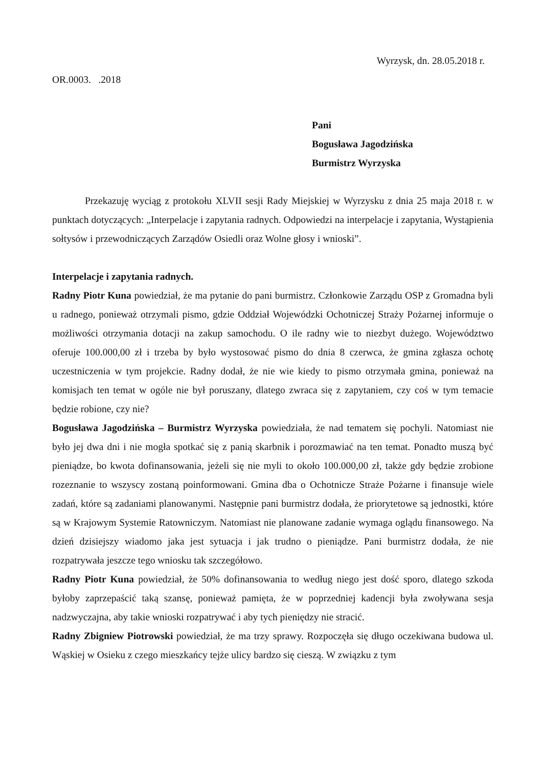Wyrzysk, dn. 28.05.2018 r.
OR.0003. .2018
Pani
Bogusława Jagodzińska
Burmistrz Wyrzyska
Przekazuję wyciąg z protokołu XLVII sesji Rady Miejskiej w Wyrzysku z dnia 25 maja 2018 r. w punktach dotyczących: „Interpelacje i zapytania radnych. Odpowiedzi na interpelacje i zapytania, Wystąpienia sołtysów i przewodniczących Zarządów Osiedli oraz Wolne głosy i wnioski”.
Interpelacje i zapytania radnych.
Radny Piotr Kuna powiedział, że ma pytanie do pani burmistrz. Członkowie Zarządu OSP z Gromadna byli u radnego, ponieważ otrzymali pismo, gdzie Oddział Wojewódzki Ochotniczej Straży Pożarnej informuje o możliwości otrzymania dotacji na zakup samochodu. O ile radny wie to niezbyt dużego. Województwo oferuje 100.000,00 zł i trzeba by było wystosować pismo do dnia 8 czerwca, że gmina zgłasza ochotę uczestniczenia w tym projekcie. Radny dodał, że nie wie kiedy to pismo otrzymała gmina, ponieważ na komisjach ten temat w ogóle nie był poruszany, dlatego zwraca się z zapytaniem, czy coś w tym temacie będzie robione, czy nie?
Bogusława Jagodzińska – Burmistrz Wyrzyska powiedziała, że nad tematem się pochyli. Natomiast nie było jej dwa dni i nie mogła spotkać się z panią skarbnik i porozmawiać na ten temat. Ponadto muszą być pieniądze, bo kwota dofinansowania, jeżeli się nie myli to około 100.000,00 zł, także gdy będzie zrobione rozeznanie to wszyscy zostaną poinformowani. Gmina dba o Ochotnicze Straże Pożarne i finansuje wiele zadań, które są zadaniami planowanymi. Następnie pani burmistrz dodała, że priorytetowe są jednostki, które są w Krajowym Systemie Ratowniczym. Natomiast nie planowane zadanie wymaga oglądu finansowego. Na dzień dzisiejszy wiadomo jaka jest sytuacja i jak trudno o pieniądze. Pani burmistrz dodała, że nie rozpatrywała jeszcze tego wniosku tak szczegółowo.
Radny Piotr Kuna powiedział, że 50% dofinansowania to według niego jest dość sporo, dlatego szkoda byłoby zaprzepaścić taką szansę, ponieważ pamięta, że w poprzedniej kadencji była zwoływana sesja nadzwyczajna, aby takie wnioski rozpatrywać i aby tych pieniędzy nie stracić.
Radny Zbigniew Piotrowski powiedział, że ma trzy sprawy. Rozpoczęła się długo oczekiwana budowa ul. Wąskiej w Osieku z czego mieszkańcy tejże ulicy bardzo się cieszą. W związku z tym